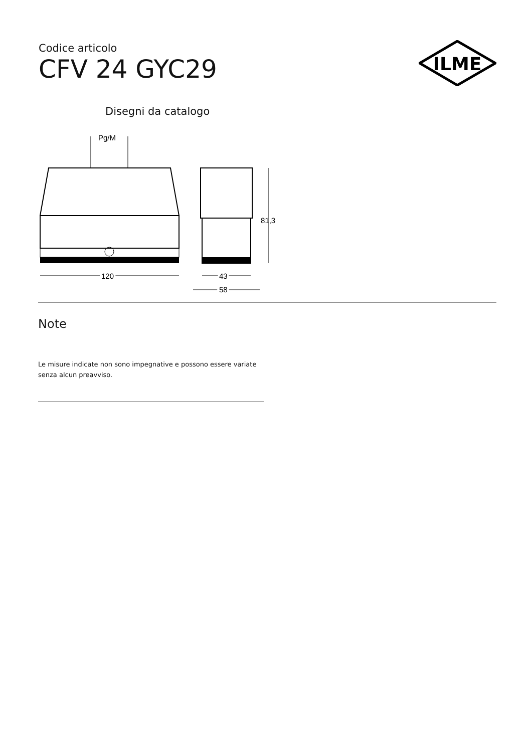Codice articolo
CFV 24 GYC29
ILME
Disegni da catalogo
Pg/M
120
81,3
43
58
Note
Le misure indicate non sono impegnative e possono essere variate senza alcun preavviso.